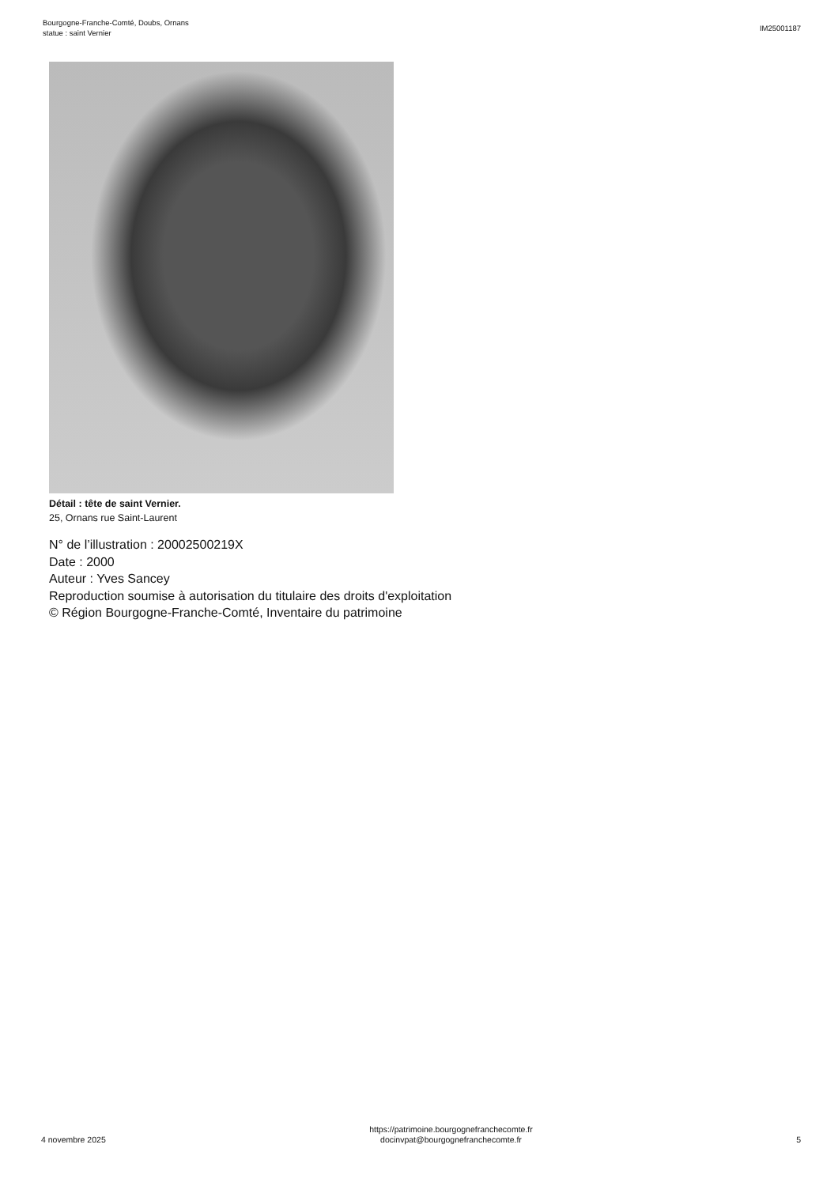Bourgogne-Franche-Comté, Doubs, Ornans
statue : saint Vernier
IM25001187
Détail : tête de saint Vernier.
25, Ornans rue Saint-Laurent
N° de l’illustration : 20002500219X
Date : 2000
Auteur : Yves Sancey
Reproduction soumise à autorisation du titulaire des droits d'exploitation
© Région Bourgogne-Franche-Comté, Inventaire du patrimoine
4 novembre 2025
https://patrimoine.bourgognefranchecomte.fr
docinvpat@bourgognefranchecomte.fr
5